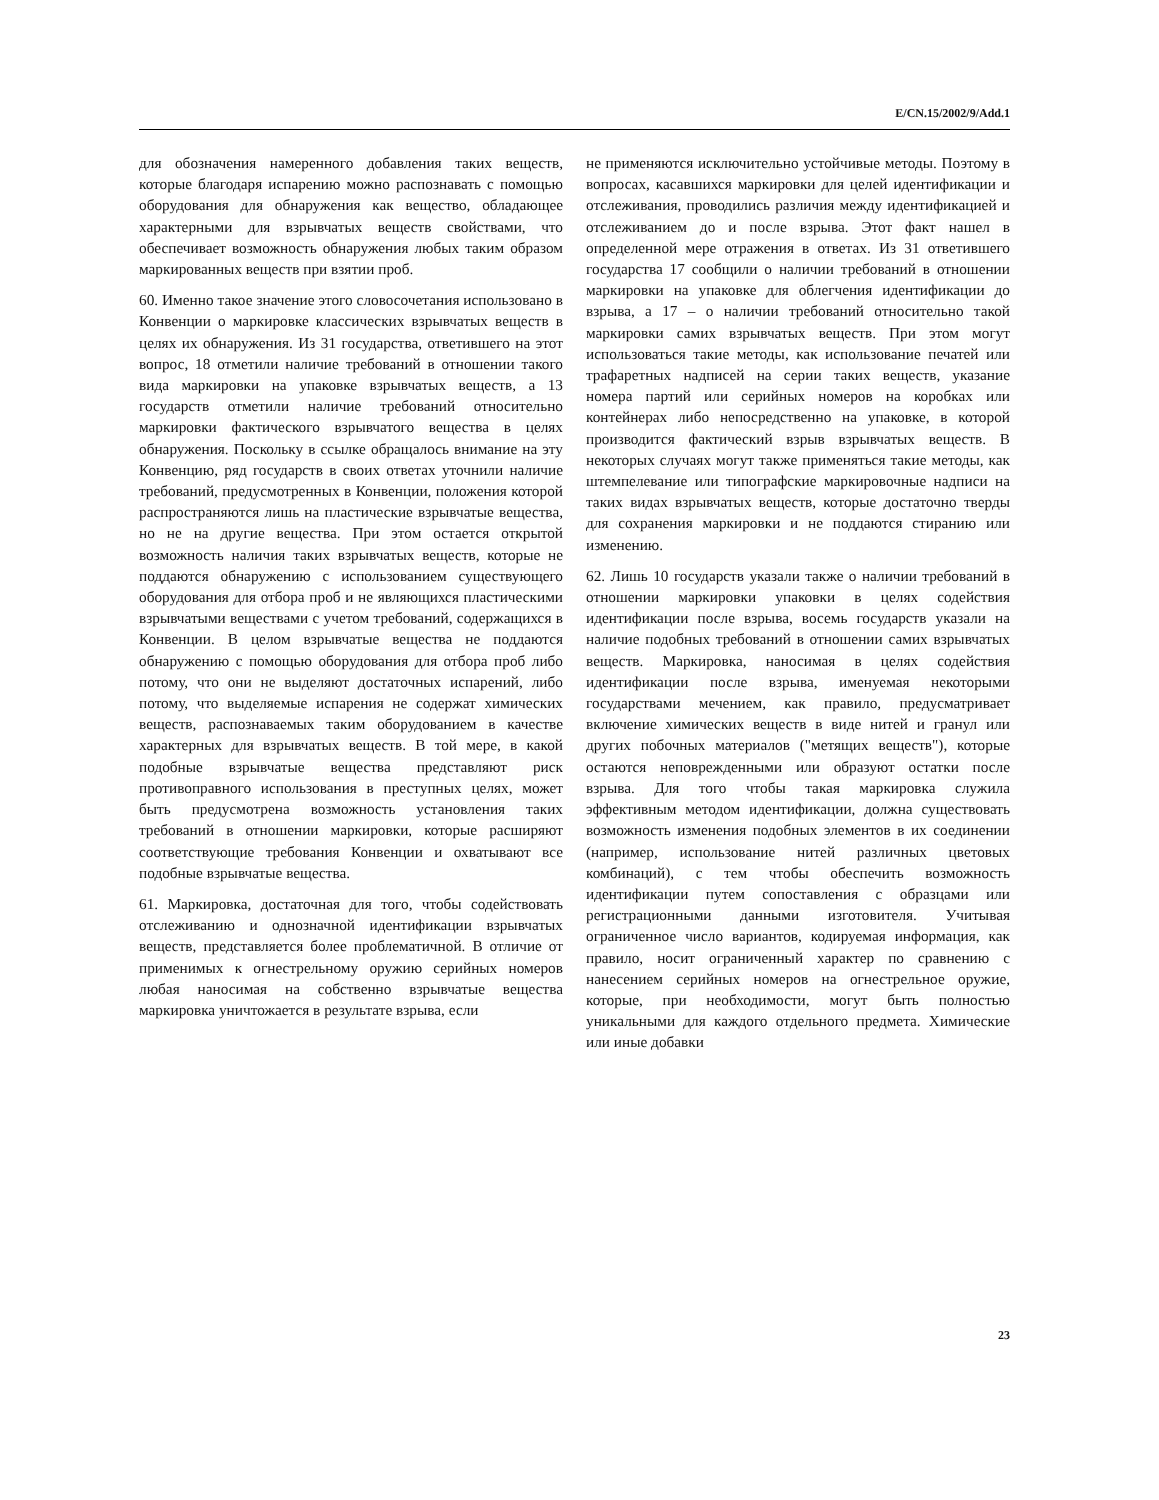E/CN.15/2002/9/Add.1
для обозначения намеренного добавления таких веществ, которые благодаря испарению можно распознавать с помощью оборудования для обнаружения как вещество, обладающее характерными для взрывчатых веществ свойствами, что обеспечивает возможность обнаружения любых таким образом маркированных веществ при взятии проб.
60. Именно такое значение этого словосочетания использовано в Конвенции о маркировке классических взрывчатых веществ в целях их обнаружения. Из 31 государства, ответившего на этот вопрос, 18 отметили наличие требований в отношении такого вида маркировки на упаковке взрывчатых веществ, а 13 государств отметили наличие требований относительно маркировки фактического взрывчатого вещества в целях обнаружения. Поскольку в ссылке обращалось внимание на эту Конвенцию, ряд государств в своих ответах уточнили наличие требований, предусмотренных в Конвенции, положения которой распространяются лишь на пластические взрывчатые вещества, но не на другие вещества. При этом остается открытой возможность наличия таких взрывчатых веществ, которые не поддаются обнаружению с использованием существующего оборудования для отбора проб и не являющихся пластическими взрывчатыми веществами с учетом требований, содержащихся в Конвенции. В целом взрывчатые вещества не поддаются обнаружению с помощью оборудования для отбора проб либо потому, что они не выделяют достаточных испарений, либо потому, что выделяемые испарения не содержат химических веществ, распознаваемых таким оборудованием в качестве характерных для взрывчатых веществ. В той мере, в какой подобные взрывчатые вещества представляют риск противоправного использования в преступных целях, может быть предусмотрена возможность установления таких требований в отношении маркировки, которые расширяют соответствующие требования Конвенции и охватывают все подобные взрывчатые вещества.
61. Маркировка, достаточная для того, чтобы содействовать отслеживанию и однозначной идентификации взрывчатых веществ, представляется более проблематичной. В отличие от применимых к огнестрельному оружию серийных номеров любая наносимая на собственно взрывчатые вещества маркировка уничтожается в результате взрыва, если
не применяются исключительно устойчивые методы. Поэтому в вопросах, касавшихся маркировки для целей идентификации и отслеживания, проводились различия между идентификацией и отслеживанием до и после взрыва. Этот факт нашел в определенной мере отражения в ответах. Из 31 ответившего государства 17 сообщили о наличии требований в отношении маркировки на упаковке для облегчения идентификации до взрыва, а 17 – о наличии требований относительно такой маркировки самих взрывчатых веществ. При этом могут использоваться такие методы, как использование печатей или трафаретных надписей на серии таких веществ, указание номера партий или серийных номеров на коробках или контейнерах либо непосредственно на упаковке, в которой производится фактический взрыв взрывчатых веществ. В некоторых случаях могут также применяться такие методы, как штемпелевание или типографские маркировочные надписи на таких видах взрывчатых веществ, которые достаточно тверды для сохранения маркировки и не поддаются стиранию или изменению.
62. Лишь 10 государств указали также о наличии требований в отношении маркировки упаковки в целях содействия идентификации после взрыва, восемь государств указали на наличие подобных требований в отношении самих взрывчатых веществ. Маркировка, наносимая в целях содействия идентификации после взрыва, именуемая некоторыми государствами мечением, как правило, предусматривает включение химических веществ в виде нитей и гранул или других побочных материалов ("метящих веществ"), которые остаются неповрежденными или образуют остатки после взрыва. Для того чтобы такая маркировка служила эффективным методом идентификации, должна существовать возможность изменения подобных элементов в их соединении (например, использование нитей различных цветовых комбинаций), с тем чтобы обеспечить возможность идентификации путем сопоставления с образцами или регистрационными данными изготовителя. Учитывая ограниченное число вариантов, кодируемая информация, как правило, носит ограниченный характер по сравнению с нанесением серийных номеров на огнестрельное оружие, которые, при необходимости, могут быть полностью уникальными для каждого отдельного предмета. Химические или иные добавки
23